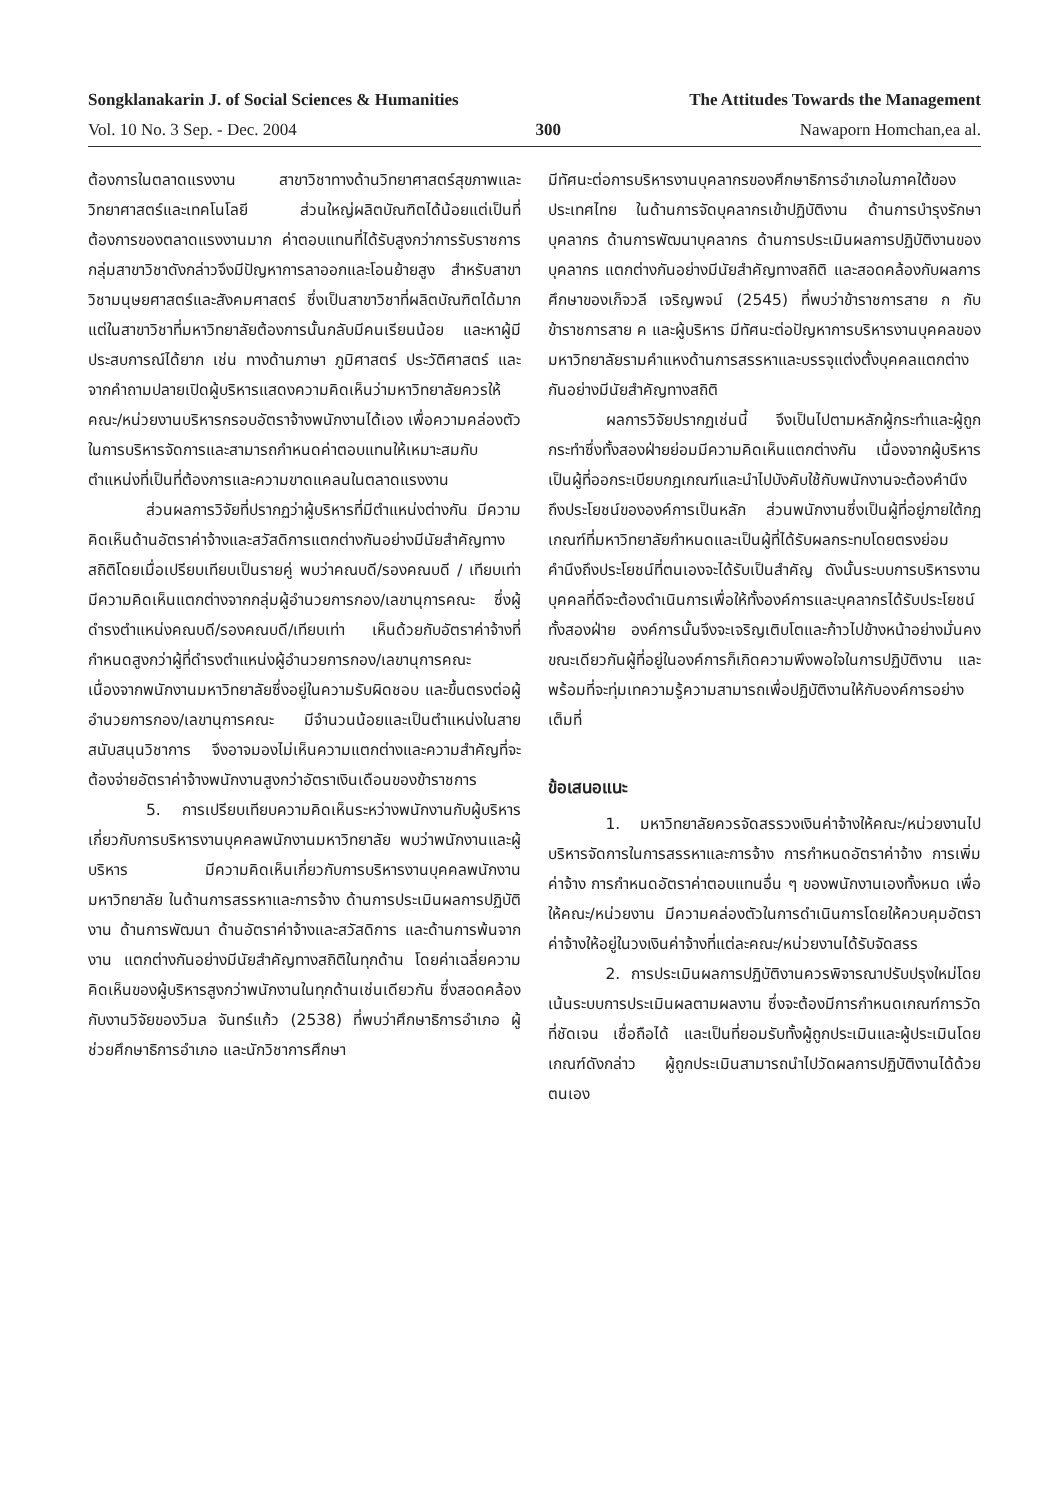Songklanakarin J. of Social Sciences & Humanities The Attitudes Towards the Management
Vol. 10 No. 3 Sep. - Dec. 2004 300 Nawaporn Homchan,ea al.
ต้องการในตลาดแรงงาน สาขาวิชาทางด้านวิทยาศาสตร์สุขภาพและวิทยาศาสตร์และเทคโนโลยี ส่วนใหญ่ผลิตบัณฑิตได้น้อยแต่เป็นที่ต้องการของตลาดแรงงานมาก ค่าตอบแทนที่ได้รับสูงกว่าการรับราชการ กลุ่มสาขาวิชาดังกล่าวจึงมีปัญหาการลาออกและโอนย้ายสูง สำหรับสาขาวิชามนุษยศาสตร์และสังคมศาสตร์ ซึ่งเป็นสาขาวิชาที่ผลิตบัณฑิตได้มาก แต่ในสาขาวิชาที่มหาวิทยาลัยต้องการนั้นกลับมีคนเรียนน้อย และหาผู้มีประสบการณ์ได้ยาก เช่น ทางด้านภาษา ภูมิศาสตร์ ประวัติศาสตร์ และจากคำถามปลายเปิดผู้บริหารแสดงความคิดเห็นว่ามหาวิทยาลัยควรให้คณะ/หน่วยงานบริหารกรอบอัตราจ้างพนักงานได้เอง เพื่อความคล่องตัวในการบริหารจัดการและสามารถกำหนดค่าตอบแทนให้เหมาะสมกับตำแหน่งที่เป็นที่ต้องการและความขาดแคลนในตลาดแรงงาน
ส่วนผลการวิจัยที่ปรากฏว่าผู้บริหารที่มีตำแหน่งต่างกัน มีความคิดเห็นด้านอัตราค่าจ้างและสวัสดิการแตกต่างกันอย่างมีนัยสำคัญทางสถิติโดยเมื่อเปรียบเทียบเป็นรายคู่ พบว่าคณบดี/รองคณบดี / เทียบเท่า มีความคิดเห็นแตกต่างจากกลุ่มผู้อำนวยการกอง/เลขานุการคณะ ซึ่งผู้ดำรงตำแหน่งคณบดี/รองคณบดี/เทียบเท่า เห็นด้วยกับอัตราค่าจ้างที่กำหนดสูงกว่าผู้ที่ดำรงตำแหน่งผู้อำนวยการกอง/เลขานุการคณะ เนื่องจากพนักงานมหาวิทยาลัยซึ่งอยู่ในความรับผิดชอบ และขึ้นตรงต่อผู้อำนวยการกอง/เลขานุการคณะ มีจำนวนน้อยและเป็นตำแหน่งในสายสนับสนุนวิชาการ จึงอาจมองไม่เห็นความแตกต่างและความสำคัญที่จะต้องจ่ายอัตราค่าจ้างพนักงานสูงกว่าอัตราเงินเดือนของข้าราชการ
5. การเปรียบเทียบความคิดเห็นระหว่างพนักงานกับผู้บริหารเกี่ยวกับการบริหารงานบุคคลพนักงานมหาวิทยาลัย พบว่าพนักงานและผู้บริหาร มีความคิดเห็นเกี่ยวกับการบริหารงานบุคคลพนักงานมหาวิทยาลัย ในด้านการสรรหาและการจ้าง ด้านการประเมินผลการปฏิบัติงาน ด้านการพัฒนา ด้านอัตราค่าจ้างและสวัสดิการ และด้านการพ้นจากงาน แตกต่างกันอย่างมีนัยสำคัญทางสถิติในทุกด้าน โดยค่าเฉลี่ยความคิดเห็นของผู้บริหารสูงกว่าพนักงานในทุกด้านเช่นเดียวกัน ซึ่งสอดคล้องกับงานวิจัยของวิมล จันทร์แก้ว (2538) ที่พบว่าศึกษาธิการอำเภอ ผู้ช่วยศึกษาธิการอำเภอ และนักวิชาการศึกษา
มีทัศนะต่อการบริหารงานบุคลากรของศึกษาธิการอำเภอในภาคใต้ของประเทศไทย ในด้านการจัดบุคลากรเข้าปฏิบัติงาน ด้านการบำรุงรักษาบุคลากร ด้านการพัฒนาบุคลากร ด้านการประเมินผลการปฏิบัติงานของบุคลากร แตกต่างกันอย่างมีนัยสำคัญทางสถิติ และสอดคล้องกับผลการศึกษาของเก็จวลี เจริญพจน์ (2545) ที่พบว่าข้าราชการสาย ก กับ ข้าราชการสาย ค และผู้บริหาร มีทัศนะต่อปัญหาการบริหารงานบุคคลของมหาวิทยาลัยรามคำแหงด้านการสรรหาและบรรจุแต่งตั้งบุคคลแตกต่างกันอย่างมีนัยสำคัญทางสถิติ
ผลการวิจัยปรากฏเช่นนี้ จึงเป็นไปตามหลักผู้กระทำและผู้ถูกกระทำซึ่งทั้งสองฝ่ายย่อมมีความคิดเห็นแตกต่างกัน เนื่องจากผู้บริหารเป็นผู้ที่ออกระเบียบกฎเกณฑ์และนำไปบังคับใช้กับพนักงานจะต้องคำนึงถึงประโยชน์ขององค์การเป็นหลัก ส่วนพนักงานซึ่งเป็นผู้ที่อยู่ภายใต้กฎเกณฑ์ที่มหาวิทยาลัยกำหนดและเป็นผู้ที่ได้รับผลกระทบโดยตรงย่อมคำนึงถึงประโยชน์ที่ตนเองจะได้รับเป็นสำคัญ ดังนั้นระบบการบริหารงานบุคคลที่ดีจะต้องดำเนินการเพื่อให้ทั้งองค์การและบุคลากรได้รับประโยชน์ทั้งสองฝ่าย องค์การนั้นจึงจะเจริญเติบโตและก้าวไปข้างหน้าอย่างมั่นคง ขณะเดียวกันผู้ที่อยู่ในองค์การก็เกิดความพึงพอใจในการปฏิบัติงาน และพร้อมที่จะทุ่มเทความรู้ความสามารถเพื่อปฏิบัติงานให้กับองค์การอย่างเต็มที่
ข้อเสนอแนะ
1. มหาวิทยาลัยควรจัดสรรวงเงินค่าจ้างให้คณะ/หน่วยงานไปบริหารจัดการในการสรรหาและการจ้าง การกำหนดอัตราค่าจ้าง การเพิ่มค่าจ้าง การกำหนดอัตราค่าตอบแทนอื่น ๆ ของพนักงานเองทั้งหมด เพื่อให้คณะ/หน่วยงาน มีความคล่องตัวในการดำเนินการโดยให้ควบคุมอัตราค่าจ้างให้อยู่ในวงเงินค่าจ้างที่แต่ละคณะ/หน่วยงานได้รับจัดสรร
2. การประเมินผลการปฏิบัติงานควรพิจารณาปรับปรุงใหม่โดยเน้นระบบการประเมินผลตามผลงาน ซึ่งจะต้องมีการกำหนดเกณฑ์การวัดที่ชัดเจน เชื่อถือได้ และเป็นที่ยอมรับทั้งผู้ถูกประเมินและผู้ประเมินโดยเกณฑ์ดังกล่าว ผู้ถูกประเมินสามารถนำไปวัดผลการปฏิบัติงานได้ด้วยตนเอง